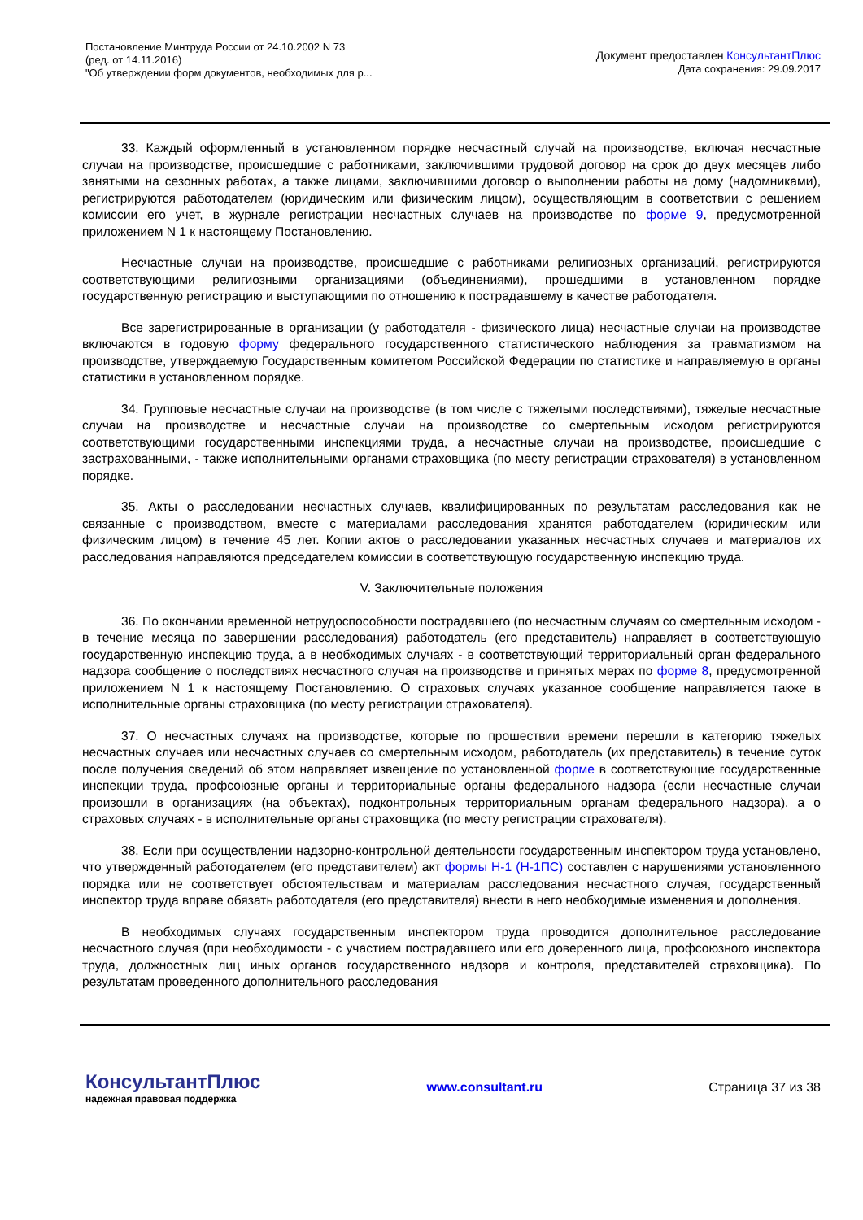Постановление Минтруда России от 24.10.2002 N 73
(ред. от 14.11.2016)
"Об утверждении форм документов, необходимых для р...
Документ предоставлен КонсультантПлюс
Дата сохранения: 29.09.2017
33. Каждый оформленный в установленном порядке несчастный случай на производстве, включая несчастные случаи на производстве, происшедшие с работниками, заключившими трудовой договор на срок до двух месяцев либо занятыми на сезонных работах, а также лицами, заключившими договор о выполнении работы на дому (надомниками), регистрируются работодателем (юридическим или физическим лицом), осуществляющим в соответствии с решением комиссии его учет, в журнале регистрации несчастных случаев на производстве по форме 9, предусмотренной приложением N 1 к настоящему Постановлению.
Несчастные случаи на производстве, происшедшие с работниками религиозных организаций, регистрируются соответствующими религиозными организациями (объединениями), прошедшими в установленном порядке государственную регистрацию и выступающими по отношению к пострадавшему в качестве работодателя.
Все зарегистрированные в организации (у работодателя - физического лица) несчастные случаи на производстве включаются в годовую форму федерального государственного статистического наблюдения за травматизмом на производстве, утверждаемую Государственным комитетом Российской Федерации по статистике и направляемую в органы статистики в установленном порядке.
34. Групповые несчастные случаи на производстве (в том числе с тяжелыми последствиями), тяжелые несчастные случаи на производстве и несчастные случаи на производстве со смертельным исходом регистрируются соответствующими государственными инспекциями труда, а несчастные случаи на производстве, происшедшие с застрахованными, - также исполнительными органами страховщика (по месту регистрации страхователя) в установленном порядке.
35. Акты о расследовании несчастных случаев, квалифицированных по результатам расследования как не связанные с производством, вместе с материалами расследования хранятся работодателем (юридическим или физическим лицом) в течение 45 лет. Копии актов о расследовании указанных несчастных случаев и материалов их расследования направляются председателем комиссии в соответствующую государственную инспекцию труда.
V. Заключительные положения
36. По окончании временной нетрудоспособности пострадавшего (по несчастным случаям со смертельным исходом - в течение месяца по завершении расследования) работодатель (его представитель) направляет в соответствующую государственную инспекцию труда, а в необходимых случаях - в соответствующий территориальный орган федерального надзора сообщение о последствиях несчастного случая на производстве и принятых мерах по форме 8, предусмотренной приложением N 1 к настоящему Постановлению. О страховых случаях указанное сообщение направляется также в исполнительные органы страховщика (по месту регистрации страхователя).
37. О несчастных случаях на производстве, которые по прошествии времени перешли в категорию тяжелых несчастных случаев или несчастных случаев со смертельным исходом, работодатель (их представитель) в течение суток после получения сведений об этом направляет извещение по установленной форме в соответствующие государственные инспекции труда, профсоюзные органы и территориальные органы федерального надзора (если несчастные случаи произошли в организациях (на объектах), подконтрольных территориальным органам федерального надзора), а о страховых случаях - в исполнительные органы страховщика (по месту регистрации страхователя).
38. Если при осуществлении надзорно-контрольной деятельности государственным инспектором труда установлено, что утвержденный работодателем (его представителем) акт формы Н-1 (Н-1ПС) составлен с нарушениями установленного порядка или не соответствует обстоятельствам и материалам расследования несчастного случая, государственный инспектор труда вправе обязать работодателя (его представителя) внести в него необходимые изменения и дополнения.
В необходимых случаях государственным инспектором труда проводится дополнительное расследование несчастного случая (при необходимости - с участием пострадавшего или его доверенного лица, профсоюзного инспектора труда, должностных лиц иных органов государственного надзора и контроля, представителей страховщика). По результатам проведенного дополнительного расследования
КонсультантПлюс
надежная правовая поддержка
www.consultant.ru Страница 37 из 38